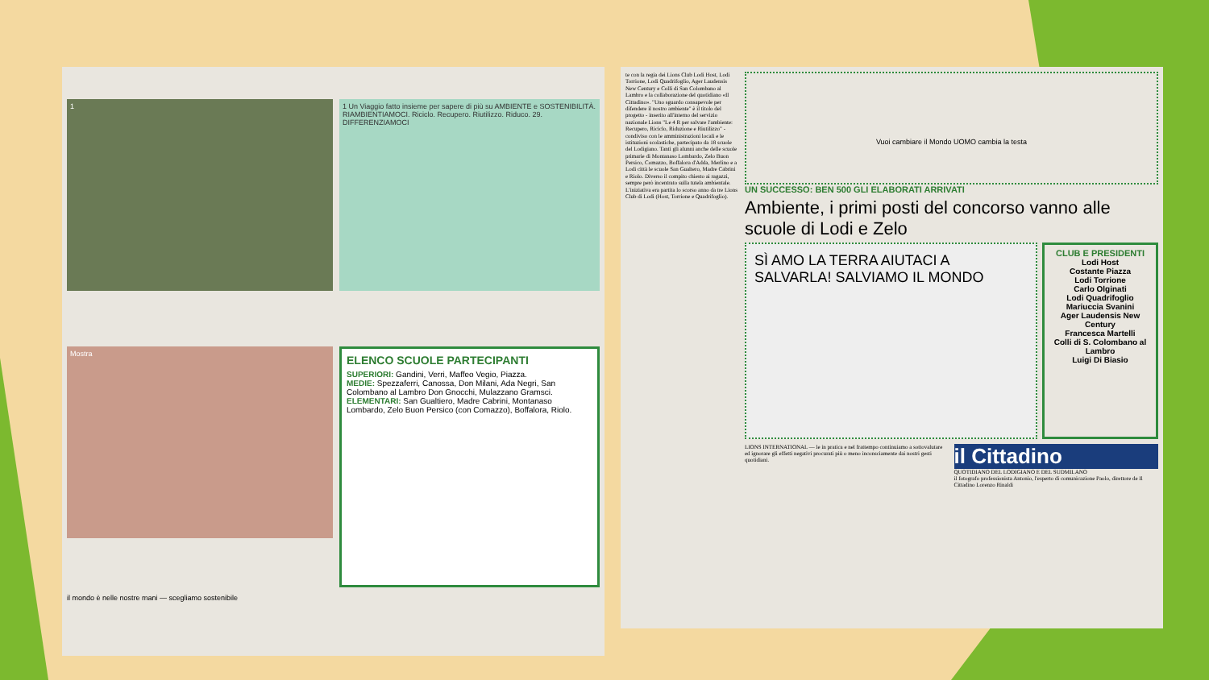1
1 Un Viaggio fatto insieme per sapere di più su AMBIENTE e SOSTENIBILITÀ. RIAMBIENTIAMOCI. Riciclo. Recupero. Riutilizzo. Riduco. 29. DIFFERENZIAMOCI
Mostra
ELENCO SCUOLE PARTECIPANTI
SUPERIORI: Gandini, Verri, Maffeo Vegio, Piazza.
MEDIE: Spezzaferri, Canossa, Don Milani, Ada Negri, San Colombano al Lambro Don Gnocchi, Mulazzano Gramsci.
ELEMENTARI: San Gualtiero, Madre Cabrini, Montanaso Lombardo, Zelo Buon Persico (con Comazzo), Boffalora, Riolo.
il mondo è nelle nostre mani — scegliamo sostenibile
te con la regia dei Lions Club Lodi Host, Lodi Torrione, Lodi Quadrifoglio, Ager Laudensis New Century e Colli di San Colombano al Lambro e la collaborazione del quotidiano «Il Cittadino». "Uno sguardo consapevole per difendere il nostro ambiente" è il titolo del progetto - inserito all'interno del servizio nazionale Lions "Le 4 R per salvare l'ambiente: Recupero, Riciclo, Riduzione e Riutilizzo" - condiviso con le amministrazioni locali e le istituzioni scolastiche, partecipato da 18 scuole del Lodigiano. Tanti gli alunni anche delle scuole primarie di Montanaso Lombardo, Zelo Buon Persico, Comazzo, Boffalora d'Adda, Merlino e a Lodi città le scuole San Gualtero, Madre Cabrini e Riolo. Diverso il compito chiesto ai ragazzi, sempre però incentrato sulla tutela ambientale. L'iniziativa era partita lo scorso anno da tre Lions Club di Lodi (Host, Torrione e Quadrifoglio).
Vuoi cambiare il Mondo UOMO cambia la testa
UN SUCCESSO: BEN 500 GLI ELABORATI ARRIVATI
Ambiente, i primi posti del concorso vanno alle scuole di Lodi e Zelo
SÌ AMO LA TERRA AIUTACI A SALVARLA! SALVIAMO IL MONDO
CLUB E PRESIDENTI
Lodi Host
Costante Piazza
Lodi Torrione
Carlo Olginati
Lodi Quadrifoglio
Mariuccia Svanini
Ager Laudensis New Century
Francesca Martelli
Colli di S. Colombano al Lambro
Luigi Di Biasio
LIONS INTERNATIONAL — le in pratica e nel frattempo continuiamo a sottovalutare ed ignorare gli effetti negativi procurati più o meno inconsciamente dai nostri gesti quotidiani.
il Cittadino
QUOTIDIANO DEL LODIGIANO E DEL SUDMILANO
il fotografo professionista Antonio, l'esperto di comunicazione Paolo, direttore de Il Cittadino Lorenzo Rinaldi